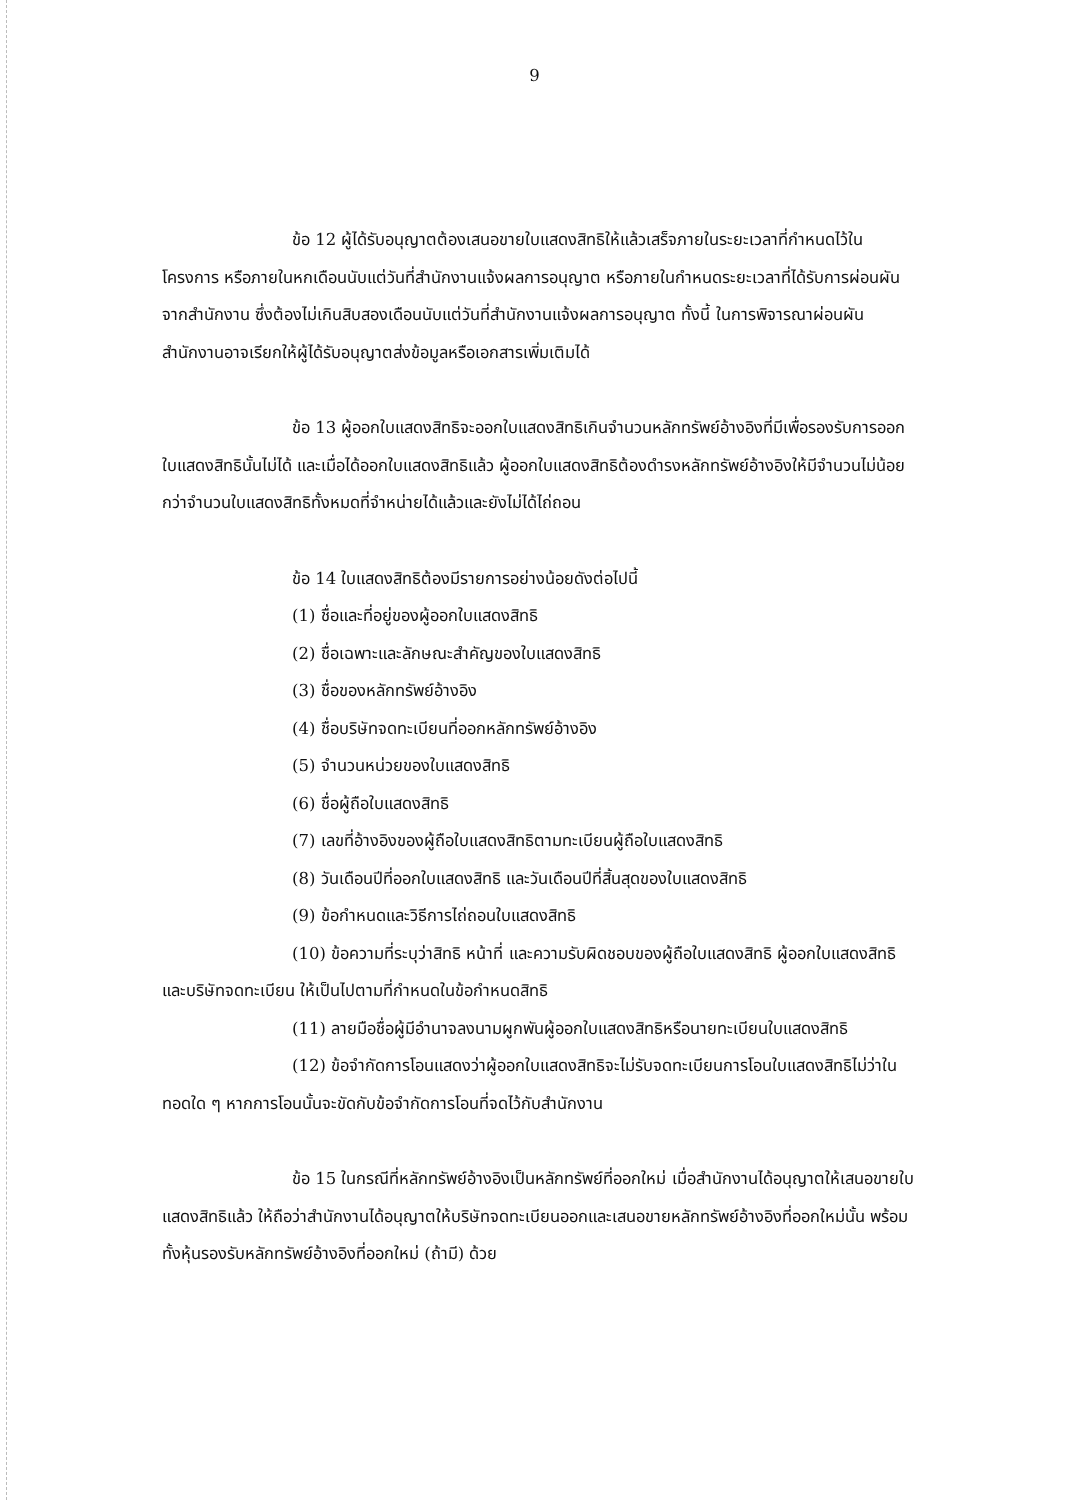9
ข้อ 12 ผู้ได้รับอนุญาตต้องเสนอขายใบแสดงสิทธิให้แล้วเสร็จภายในระยะเวลาที่กำหนดไว้ในโครงการ หรือภายในหกเดือนนับแต่วันที่สำนักงานแจ้งผลการอนุญาต หรือภายในกำหนดระยะเวลาที่ได้รับการผ่อนผันจากสำนักงาน ซึ่งต้องไม่เกินสิบสองเดือนนับแต่วันที่สำนักงานแจ้งผลการอนุญาต ทั้งนี้ ในการพิจารณาผ่อนผันสำนักงานอาจเรียกให้ผู้ได้รับอนุญาตส่งข้อมูลหรือเอกสารเพิ่มเติมได้
ข้อ 13 ผู้ออกใบแสดงสิทธิจะออกใบแสดงสิทธิเกินจำนวนหลักทรัพย์อ้างอิงที่มีเพื่อรองรับการออกใบแสดงสิทธินั้นไม่ได้ และเมื่อได้ออกใบแสดงสิทธิแล้ว ผู้ออกใบแสดงสิทธิต้องดำรงหลักทรัพย์อ้างอิงให้มีจำนวนไม่น้อยกว่าจำนวนใบแสดงสิทธิทั้งหมดที่จำหน่ายได้แล้วและยังไม่ได้ไถ่ถอน
ข้อ 14 ใบแสดงสิทธิต้องมีรายการอย่างน้อยดังต่อไปนี้
(1) ชื่อและที่อยู่ของผู้ออกใบแสดงสิทธิ
(2) ชื่อเฉพาะและลักษณะสำคัญของใบแสดงสิทธิ
(3) ชื่อของหลักทรัพย์อ้างอิง
(4) ชื่อบริษัทจดทะเบียนที่ออกหลักทรัพย์อ้างอิง
(5) จำนวนหน่วยของใบแสดงสิทธิ
(6) ชื่อผู้ถือใบแสดงสิทธิ
(7) เลขที่อ้างอิงของผู้ถือใบแสดงสิทธิตามทะเบียนผู้ถือใบแสดงสิทธิ
(8) วันเดือนปีที่ออกใบแสดงสิทธิ และวันเดือนปีที่สิ้นสุดของใบแสดงสิทธิ
(9) ข้อกำหนดและวิธีการไถ่ถอนใบแสดงสิทธิ
(10) ข้อความที่ระบุว่าสิทธิ หน้าที่ และความรับผิดชอบของผู้ถือใบแสดงสิทธิ ผู้ออกใบแสดงสิทธิ และบริษัทจดทะเบียน ให้เป็นไปตามที่กำหนดในข้อกำหนดสิทธิ
(11) ลายมือชื่อผู้มีอำนาจลงนามผูกพันผู้ออกใบแสดงสิทธิหรือนายทะเบียนใบแสดงสิทธิ
(12) ข้อจำกัดการโอนแสดงว่าผู้ออกใบแสดงสิทธิจะไม่รับจดทะเบียนการโอนใบแสดงสิทธิไม่ว่าในทอดใด ๆ หากการโอนนั้นจะขัดกับข้อจำกัดการโอนที่จดไว้กับสำนักงาน
ข้อ 15 ในกรณีที่หลักทรัพย์อ้างอิงเป็นหลักทรัพย์ที่ออกใหม่ เมื่อสำนักงานได้อนุญาตให้เสนอขายใบแสดงสิทธิแล้ว ให้ถือว่าสำนักงานได้อนุญาตให้บริษัทจดทะเบียนออกและเสนอขายหลักทรัพย์อ้างอิงที่ออกใหม่นั้น พร้อมทั้งหุ้นรองรับหลักทรัพย์อ้างอิงที่ออกใหม่ (ถ้ามี) ด้วย